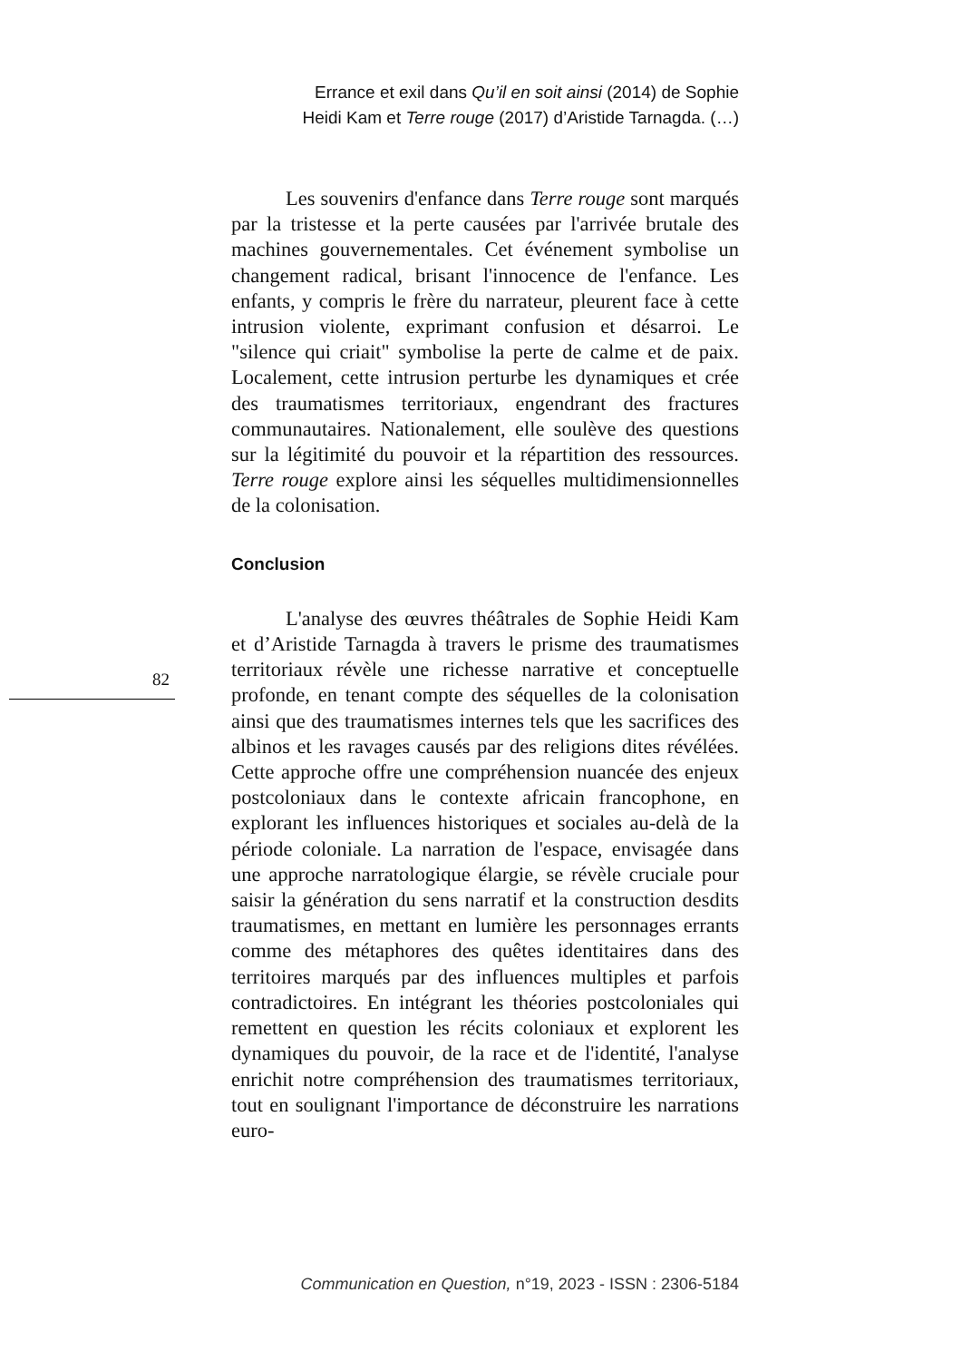Errance et exil dans Qu’il en soit ainsi (2014) de Sophie
Heidi Kam et Terre rouge (2017) d’Aristide Tarnagda. (…)
Les souvenirs d'enfance dans Terre rouge sont marqués par la tristesse et la perte causées par l'arrivée brutale des machines gouvernementales. Cet événement symbolise un changement radical, brisant l'innocence de l'enfance. Les enfants, y compris le frère du narrateur, pleurent face à cette intrusion violente, exprimant confusion et désarroi. Le "silence qui criait" symbolise la perte de calme et de paix. Localement, cette intrusion perturbe les dynamiques et crée des traumatismes territoriaux, engendrant des fractures communautaires. Nationalement, elle soulève des questions sur la légitimité du pouvoir et la répartition des ressources. Terre rouge explore ainsi les séquelles multidimensionnelles de la colonisation.
Conclusion
L'analyse des œuvres théâtrales de Sophie Heidi Kam et d’Aristide Tarnagda à travers le prisme des traumatismes territoriaux révèle une richesse narrative et conceptuelle profonde, en tenant compte des séquelles de la colonisation ainsi que des traumatismes internes tels que les sacrifices des albinos et les ravages causés par des religions dites révélées. Cette approche offre une compréhension nuancée des enjeux postcoloniaux dans le contexte africain francophone, en explorant les influences historiques et sociales au-delà de la période coloniale. La narration de l'espace, envisagée dans une approche narratologique élargie, se révèle cruciale pour saisir la génération du sens narratif et la construction desdits traumatismes, en mettant en lumière les personnages errants comme des métaphores des quêtes identitaires dans des territoires marqués par des influences multiples et parfois contradictoires. En intégrant les théories postcoloniales qui remettent en question les récits coloniaux et explorent les dynamiques du pouvoir, de la race et de l'identité, l'analyse enrichit notre compréhension des traumatismes territoriaux, tout en soulignant l'importance de déconstruire les narrations euro-
82
Communication en Question, n°19, 2023 - ISSN : 2306-5184